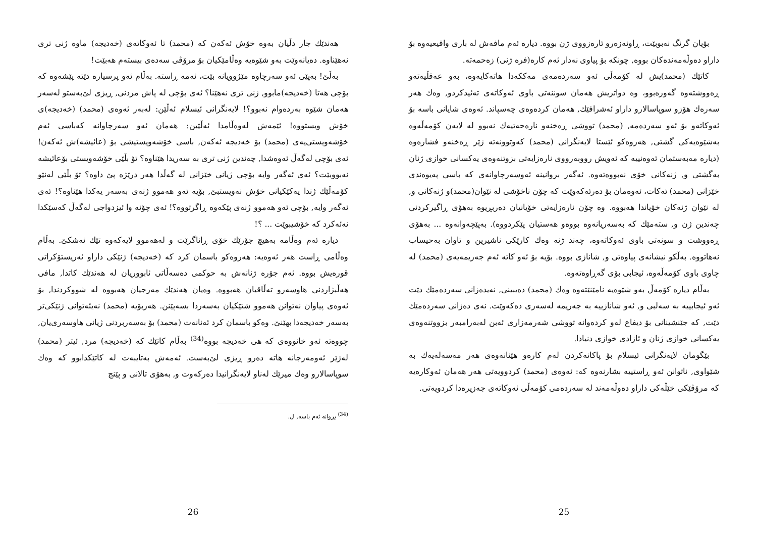بۆیان گرنگ نەبوبێت، ڕاونەزەرو ئارەزووی ژن بووە. دیارە ئەم مافەش لە باری واقیعیەوە بۆ داراو دەوڵەمەندەکان بووە, چونکە بۆ پیاوی نەدار ئەم کارە(فرە ژنی) زەحمەتە.
کاتێك (محمد)یش لە کۆمەڵی ئەو سەردەمەی مەککەدا هاتەکایەوە، بەو عەقڵیەتەو ڕەووشتەوە گەورەبوو، وە دواتریش هەمان سوننەتی باوی ئەوکاتەی تەئیدکردو, وەك هەر سەرەك هۆزو سوپاسالارو داراو ئەشرافێك, هەمان کردەوەی چەسپاند. ئەوەی شایانی باسە بۆ ئەوکاتەو بۆ ئەو سەردەمە, (محمد) تووشی ڕەخنەو نارەحەتیەك نەبوو لە لایەن کۆمەڵەوە بەشێوەیەکی گشتی, هەروەکو ئێستا لایەنگرانی (محمد) کەوتوونەتە ژێر ڕەخنەو فشارەوە (دیارە مەبەستمان ئەوەنییە کە ئەویش رووبەرووی نارەزایەتی بزوتنەوەی یەکسانی خوازی ژنان بەگشتی و, ژنەکانی خۆی نەبووەتەوە. ئەگەر بروانینە ئەوسەرچاوانەی کە باسی پەیوەندی خێزانی (محمد) ئەکات، ئەوەمان بۆ دەرئەکەوێت کە چۆن ناخۆشی لە نێوان(محمد)و ژنەکانی و, لە نێوان ژنەکان خۆیاندا هەبووە. وە چۆن نارەزایەتی خۆیانیان دەربڕیوە بەهۆی ڕاگیرکردنی چەندین ژن و, ستەمێك کە بەسەریانەوە بووەو هەستیان پێکردووە). بەپێچەوانەوە ... بەهۆی ڕەووشت و سونەتی باوی ئەوکاتەوە، چەند ژنە وەك کارێکی ناشیرین و تاوان بەحیساب نەهاتووە. بەڵکو نیشانەی پیاوەتی و, شانازی بووە. بۆیە بۆ ئەو کاتە ئەم جەریمەیەی (محمد) لە چاوی باوی کۆمەڵەوە، ئیجابی بۆی گەڕاوەتەوە.
بەڵام دیارە کۆمەڵ بەو شێوەیە نامێنێتەوە وەك (محمد) دەیبینی, نەیدەزانی سەردەمێك دێت ئەو ئیجابییە بە سەلبی و, ئەو شانازییە بە جەریمە لەسەری دەکەوێت. نەی دەزانی سەردەمێك دێت, کە جێنشینانی بۆ دیفاع لەو کردەوانە تووشی شەرمەزاری ئەبن لەبەرامبەر بزووتنەوەی یەکسانی خوازی ژنان و ئازادی خوازی دنیادا.
بێگومان لایەنگرانی ئیسلام بۆ پاکانەکردن لەم کارەو هێنانەوەی هەر مەسەلەیەك بە شێواوی, ناتوانن ئەو ڕاستییە بشارنەوە کە: ئەوەی (محمد) کردوویەتی هەر هەمان ئەوکارەیە کە مرۆڤێکی خێڵەکی داراو دەوڵەمەند لە سەردەمی کۆمەڵی ئەوکاتەی جەزیرەدا کردویەتی.
25
هەندێك جار دڵیان بەوە خۆش ئەکەن کە (محمد) تا ئەوکاتەی (خەدیجە) ماوە ژنی تری نەهێناوە. دەیانەوێت بەو شێوەیە وەڵامێکیان بۆ مرۆڤی سەدەی بیستەم هەبێت!
بەڵێ! بەپێی ئەو سەرچاوە مێژوویانە بێت، ئەمە ڕاستە. بەڵام ئەو پرسیارە دێتە پێشەوە کە بۆچی هەتا (خەدیجە)مابوو, ژنی تری نەهێنا؟ ئەی بۆچی لە پاش مردنی, ڕیزی لێ‌بەستو لەسەر هەمان شێوە بەردەوام نەبوو؟! لایەنگرانی ئیسلام ئەڵێن: لەبەر ئەوەی (محمد) (خەدیجە)ی خۆش ویستووە! ئێمەش لەوەڵامدا ئەڵێین: هەمان ئەو سەرچاوانە کەباسی ئەم خۆشەویستی‌یەی (محمد) بۆ خەدیجە ئەکەن, باسی خۆشەویستیشی بۆ (عائیشە)ش ئەکەن! ئەی بۆچی لەگەڵ ئەوەشدا, چەندین ژنی تری بە سەریدا هێناوە؟ تۆ بڵێی خۆشەویستی بۆعائیشە نەبووبێت؟ ئەی ئەگەر وایە بۆچی ژیانی خێزانی لە گەڵدا هەر درێژە پێ داوە؟ تۆ بڵێی لەنێو کۆمەڵێك ژندا یەکێکیانی خۆش نەویستبێ, بۆیە ئەو هەموو ژنەی بەسەر یەکدا هێناوە؟! ئەی ئەگەر وایە, بۆچی ئەو هەموو ژنەی پێکەوە ڕاگرتووە؟! ئەی چۆنە وا ئیزدواجی لەگەڵ کەسێکدا نەئەکرد کە خۆشیبوێت ... ؟!
دیارە ئەم وەڵامە بەهیچ جۆرێك خۆی ڕاناگرێت و لەهەموو لایەکەوە تێك ئەشکێ. بەڵام وەڵامی ڕاست هەر ئەوەیە: هەروەکو باسمان کرد کە (خەدیجە) ژنێکی داراو ئەریستۆکراتی قورەیش بووە. ئەم جۆرە ژنانەش بە حوکمی دەسەڵاتی ئابووریان لە هەندێك کاتدا, مافی هەڵبژاردنی هاوسەرو تەڵاقیان هەبووە. وەیان هەندێك مەرجیان هەبووە لە شووکردندا, بۆ ئەوەی پیاوان نەتوانن هەموو شتێکیان بەسەردا بسەپێنن. هەربۆیە (محمد) نەیئەتوانی ژنێکی‌تر بەسەر خەدیجەدا بهێنێ. وەکو باسمان کرد ئەنانەت (محمد) بۆ بەسەربردنی ژیانی هاوسەری‌یان, چووەتە ئەو خانووەی کە هی خەدیجە بووە<sup>(34)</sup> بەڵام کاتێك کە (خەدیجە) مرد, ئیتر (محمد) لەژێر ئەومەرجانە هاتە دەرو ڕیزی لێ‌بەست. ئەمەش بەتایبەت لە کاتێکدابوو کە وەك سوپاسالارو وەك میرێك لەناو لایەنگرانیدا دەرکەوت و, بەهۆی تالانی و پێنج
<sup>(34)</sup> بڕوانە ئەم باسە, ل.
26